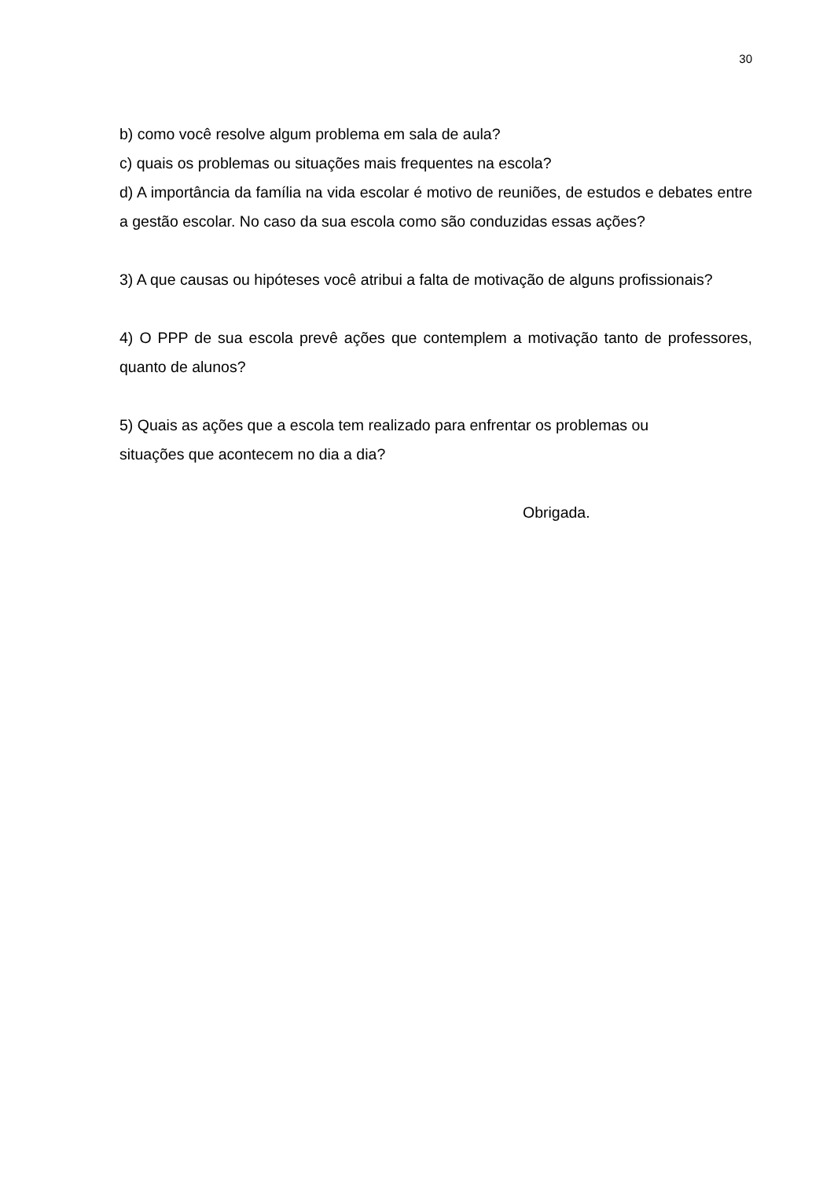30
b) como você resolve algum problema em sala de aula?
c) quais os problemas ou situações mais frequentes na escola?
d) A importância da família na vida escolar é motivo de reuniões, de estudos e debates entre a gestão escolar. No caso da sua escola como são conduzidas essas ações?
3) A que causas ou hipóteses você atribui a falta de motivação de alguns profissionais?
4) O PPP de sua escola prevê ações que contemplem a motivação tanto de professores, quanto de alunos?
5) Quais as ações que a escola tem realizado para enfrentar os problemas ou
situações que acontecem no dia a dia?
Obrigada.